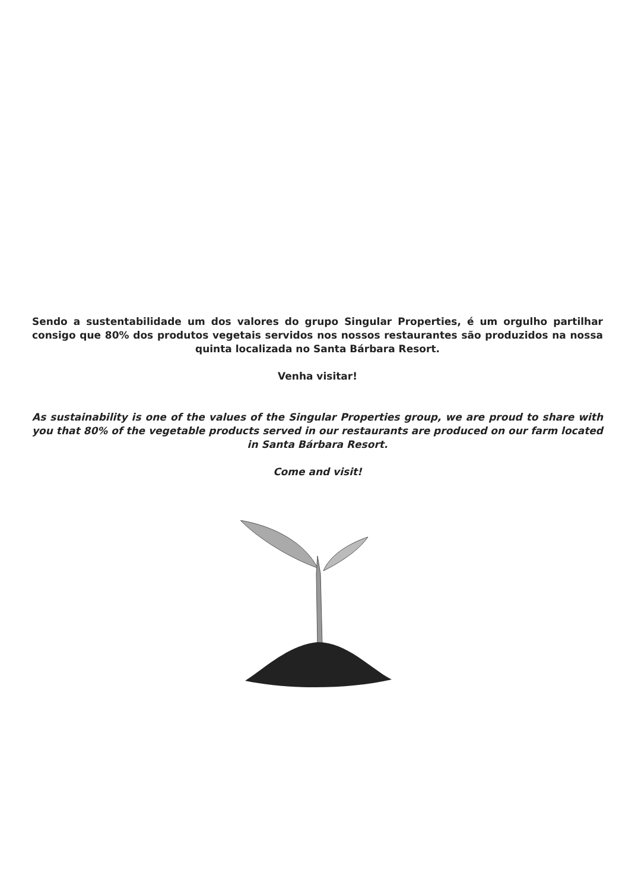Sendo a sustentabilidade um dos valores do grupo Singular Properties, é um orgulho partilhar consigo que 80% dos produtos vegetais servidos nos nossos restaurantes são produzidos na nossa quinta localizada no Santa Bárbara Resort.
Venha visitar!
As sustainability is one of the values of the Singular Properties group, we are proud to share with you that 80% of the vegetable products served in our restaurants are produced on our farm located in Santa Bárbara Resort.
Come and visit!